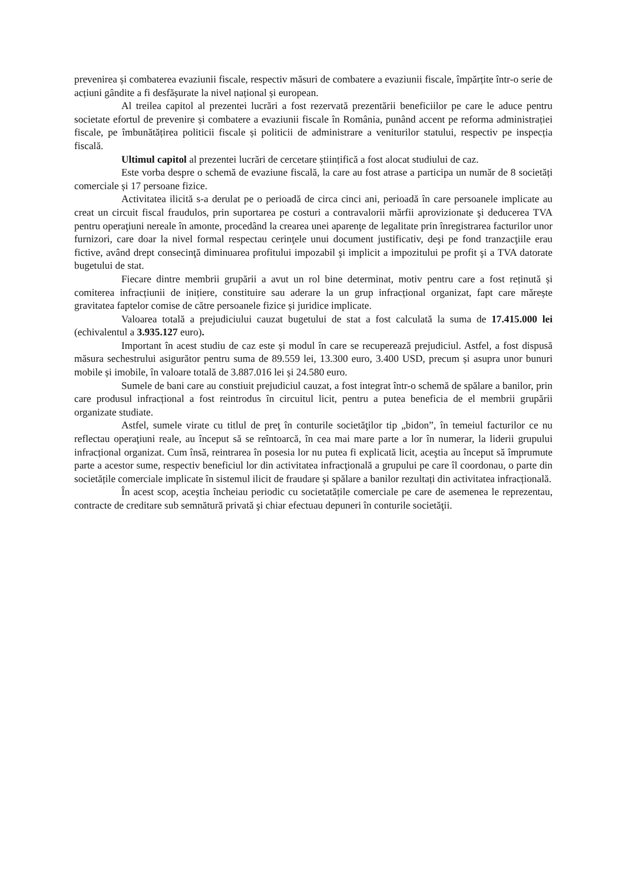prevenirea și combaterea evaziunii fiscale, respectiv măsuri de combatere a evaziunii fiscale, împărțite într-o serie de acțiuni gândite a fi desfășurate la nivel național și european.
Al treilea capitol al prezentei lucrări a fost rezervată prezentării beneficiilor pe care le aduce pentru societate efortul de prevenire și combatere a evaziunii fiscale în România, punând accent pe reforma administrației fiscale, pe îmbunătățirea politicii fiscale și politicii de administrare a veniturilor statului, respectiv pe inspecția fiscală.
Ultimul capitol al prezentei lucrări de cercetare științifică a fost alocat studiului de caz.
Este vorba despre o schemă de evaziune fiscală, la care au fost atrase a participa un număr de 8 societăți comerciale și 17 persoane fizice.
Activitatea ilicită s-a derulat pe o perioadă de circa cinci ani, perioadă în care persoanele implicate au creat un circuit fiscal fraudulos, prin suportarea pe costuri a contravalorii mărfii aprovizionate şi deducerea TVA pentru operaţiuni nereale în amonte, procedând la crearea unei aparenţe de legalitate prin înregistrarea facturilor unor furnizori, care doar la nivel formal respectau cerinţele unui document justificativ, deşi pe fond tranzacţiile erau fictive, având drept consecinţă diminuarea profitului impozabil şi implicit a impozitului pe profit şi a TVA datorate bugetului de stat.
Fiecare dintre membrii grupării a avut un rol bine determinat, motiv pentru care a fost reținută și comiterea infracțiunii de inițiere, constituire sau aderare la un grup infracțional organizat, fapt care mărește gravitatea faptelor comise de către persoanele fizice și juridice implicate.
Valoarea totală a prejudiciului cauzat bugetului de stat a fost calculată la suma de 17.415.000 lei (echivalentul a 3.935.127 euro).
Important în acest studiu de caz este și modul în care se recuperează prejudiciul. Astfel, a fost dispusă măsura sechestrului asigurător pentru suma de 89.559 lei, 13.300 euro, 3.400 USD, precum și asupra unor bunuri mobile și imobile, în valoare totală de 3.887.016 lei și 24.580 euro.
Sumele de bani care au constiuit prejudiciul cauzat, a fost integrat într-o schemă de spălare a banilor, prin care produsul infracțional a fost reintrodus în circuitul licit, pentru a putea beneficia de el membrii grupării organizate studiate.
Astfel, sumele virate cu titlul de preţ în conturile societăţilor tip „bidon”, în temeiul facturilor ce nu reflectau operaţiuni reale, au început să se reîntoarcă, în cea mai mare parte a lor în numerar, la liderii grupului infracțional organizat. Cum însă, reintrarea în posesia lor nu putea fi explicată licit, aceştia au început să împrumute parte a acestor sume, respectiv beneficiul lor din activitatea infracţională a grupului pe care îl coordonau, o parte din societățile comerciale implicate în sistemul ilicit de fraudare și spălare a banilor rezultați din activitatea infracțională.
În acest scop, aceştia încheiau periodic cu societatățile comerciale pe care de asemenea le reprezentau, contracte de creditare sub semnătură privată şi chiar efectuau depuneri în conturile societăţii.